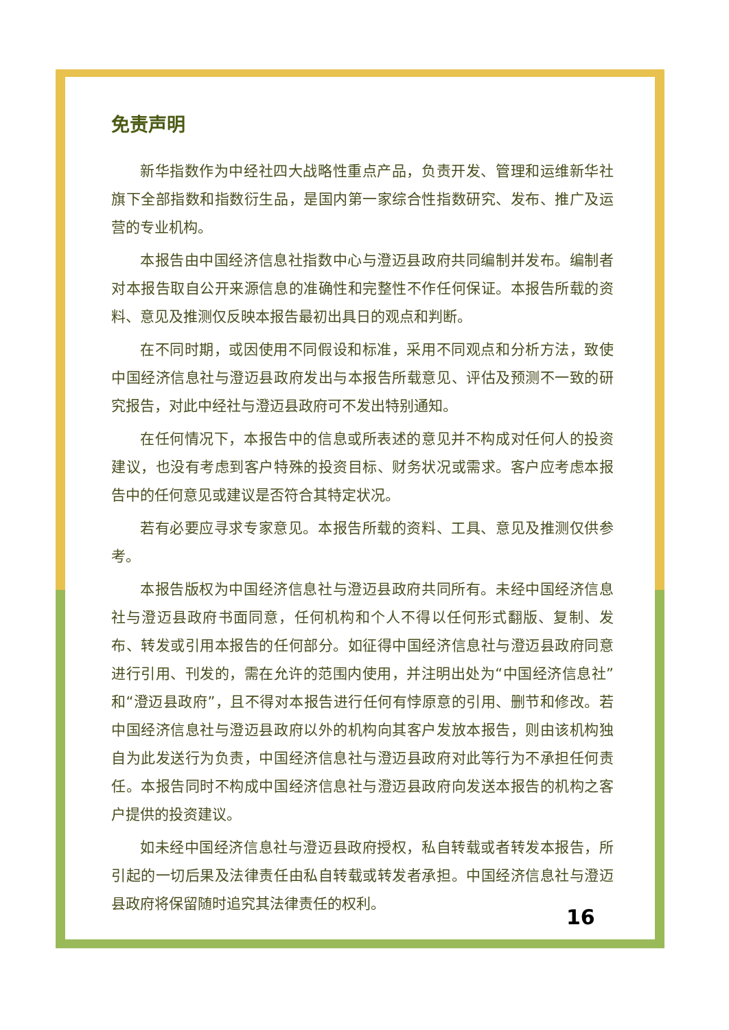免责声明
新华指数作为中经社四大战略性重点产品，负责开发、管理和运维新华社旗下全部指数和指数衍生品，是国内第一家综合性指数研究、发布、推广及运营的专业机构。
本报告由中国经济信息社指数中心与澄迈县政府共同编制并发布。编制者对本报告取自公开来源信息的准确性和完整性不作任何保证。本报告所载的资料、意见及推测仅反映本报告最初出具日的观点和判断。
在不同时期，或因使用不同假设和标准，采用不同观点和分析方法，致使中国经济信息社与澄迈县政府发出与本报告所载意见、评估及预测不一致的研究报告，对此中经社与澄迈县政府可不发出特别通知。
在任何情况下，本报告中的信息或所表述的意见并不构成对任何人的投资建议，也没有考虑到客户特殊的投资目标、财务状况或需求。客户应考虑本报告中的任何意见或建议是否符合其特定状况。
若有必要应寻求专家意见。本报告所载的资料、工具、意见及推测仅供参考。
本报告版权为中国经济信息社与澄迈县政府共同所有。未经中国经济信息社与澄迈县政府书面同意，任何机构和个人不得以任何形式翻版、复制、发布、转发或引用本报告的任何部分。如征得中国经济信息社与澄迈县政府同意进行引用、刊发的，需在允许的范围内使用，并注明出处为“中国经济信息社”和“澄迈县政府”，且不得对本报告进行任何有悖原意的引用、删节和修改。若中国经济信息社与澄迈县政府以外的机构向其客户发放本报告，则由该机构独自为此发送行为负责，中国经济信息社与澄迈县政府对此等行为不承担任何责任。本报告同时不构成中国经济信息社与澄迈县政府向发送本报告的机构之客户提供的投资建议。
如未经中国经济信息社与澄迈县政府授权，私自转载或者转发本报告，所引起的一切后果及法律责任由私自转载或转发者承担。中国经济信息社与澄迈县政府将保留随时追究其法律责任的权利。
16